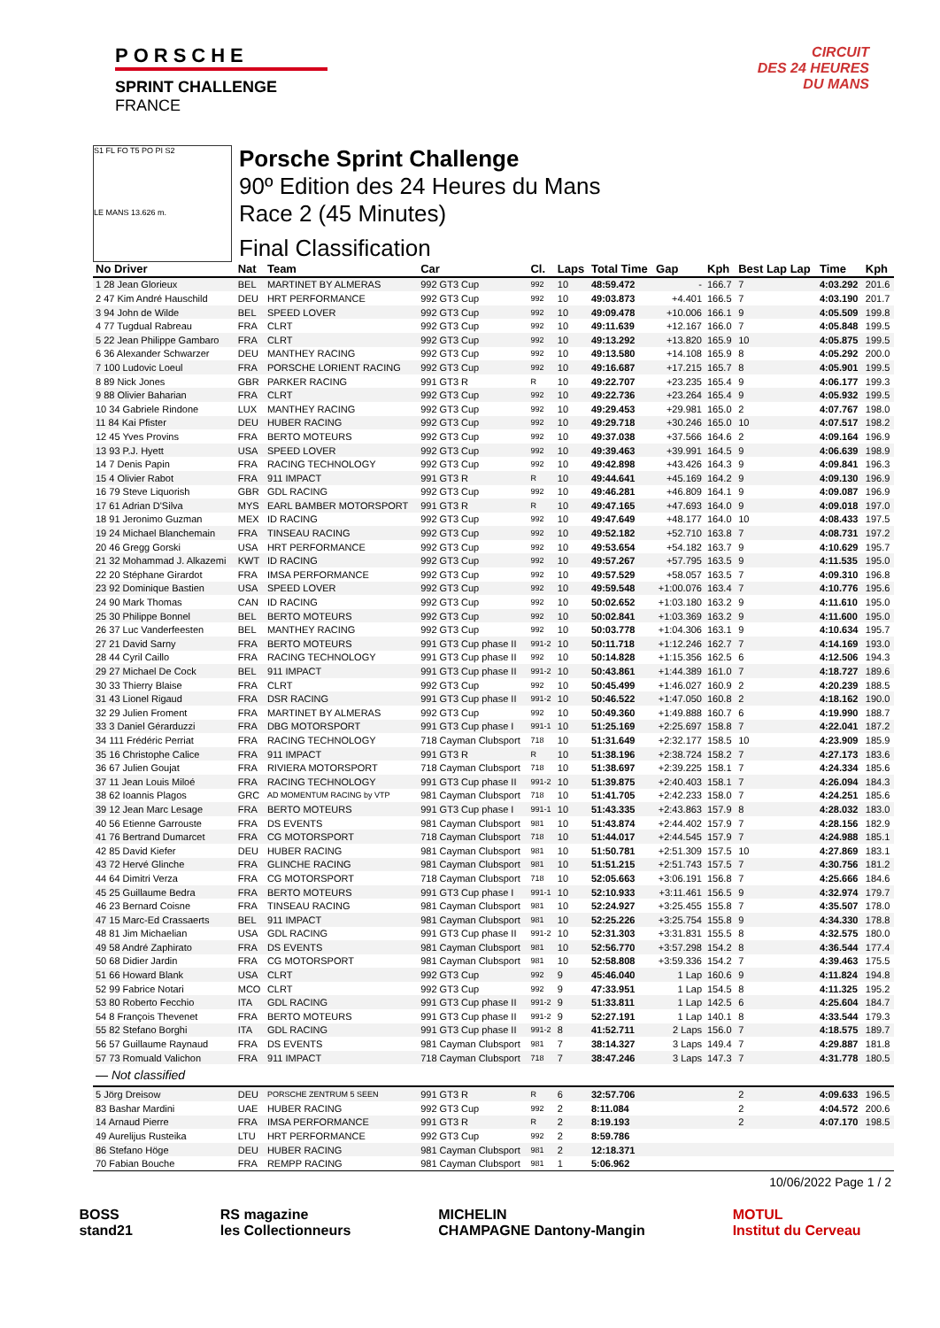PORSCHE
SPRINT CHALLENGE
FRANCE
CIRCUIT
DES 24 HEURES
DU MANS
S1 FL FO T5 PO PI S2
LE MANS 13.626 m.
Porsche Sprint Challenge
90º Edition des 24 Heures du Mans
Race 2 (45 Minutes)
Final Classification
| No Driver | Nat | Team | Car | Cl. | Laps | Total Time | Gap | Kph | Best Lap Lap | Time | Kph |
| --- | --- | --- | --- | --- | --- | --- | --- | --- | --- | --- | --- |
| 1 28 Jean Glorieux | BEL | MARTINET BY ALMERAS | 992 GT3 Cup | 992 | 10 | 48:59.472 | - | 166.7 | 7 | 4:03.292 | 201.6 |
| 2 47 Kim André Hauschild | DEU | HRT PERFORMANCE | 992 GT3 Cup | 992 | 10 | 49:03.873 | +4.401 | 166.5 | 7 | 4:03.190 | 201.7 |
| 3 94 John de Wilde | BEL | SPEED LOVER | 992 GT3 Cup | 992 | 10 | 49:09.478 | +10.006 | 166.1 | 9 | 4:05.509 | 199.8 |
| 4 77 Tugdual Rabreau | FRA | CLRT | 992 GT3 Cup | 992 | 10 | 49:11.639 | +12.167 | 166.0 | 7 | 4:05.848 | 199.5 |
| 5 22 Jean Philippe Gambaro | FRA | CLRT | 992 GT3 Cup | 992 | 10 | 49:13.292 | +13.820 | 165.9 | 10 | 4:05.875 | 199.5 |
| 6 36 Alexander Schwarzer | DEU | MANTHEY RACING | 992 GT3 Cup | 992 | 10 | 49:13.580 | +14.108 | 165.9 | 8 | 4:05.292 | 200.0 |
| 7 100 Ludovic Loeul | FRA | PORSCHE LORIENT RACING | 992 GT3 Cup | 992 | 10 | 49:16.687 | +17.215 | 165.7 | 8 | 4:05.901 | 199.5 |
| 8 89 Nick Jones | GBR | PARKER RACING | 991 GT3 R | R | 10 | 49:22.707 | +23.235 | 165.4 | 9 | 4:06.177 | 199.3 |
| 9 88 Olivier Baharian | FRA | CLRT | 992 GT3 Cup | 992 | 10 | 49:22.736 | +23.264 | 165.4 | 9 | 4:05.932 | 199.5 |
| 10 34 Gabriele Rindone | LUX | MANTHEY RACING | 992 GT3 Cup | 992 | 10 | 49:29.453 | +29.981 | 165.0 | 2 | 4:07.767 | 198.0 |
| 11 84 Kai Pfister | DEU | HUBER RACING | 992 GT3 Cup | 992 | 10 | 49:29.718 | +30.246 | 165.0 | 10 | 4:07.517 | 198.2 |
| 12 45 Yves Provins | FRA | BERTO MOTEURS | 992 GT3 Cup | 992 | 10 | 49:37.038 | +37.566 | 164.6 | 2 | 4:09.164 | 196.9 |
| 13 93 P.J. Hyett | USA | SPEED LOVER | 992 GT3 Cup | 992 | 10 | 49:39.463 | +39.991 | 164.5 | 9 | 4:06.639 | 198.9 |
| 14 7 Denis Papin | FRA | RACING TECHNOLOGY | 992 GT3 Cup | 992 | 10 | 49:42.898 | +43.426 | 164.3 | 9 | 4:09.841 | 196.3 |
| 15 4 Olivier Rabot | FRA | 911 IMPACT | 991 GT3 R | R | 10 | 49:44.641 | +45.169 | 164.2 | 9 | 4:09.130 | 196.9 |
| 16 79 Steve Liquorish | GBR | GDL RACING | 992 GT3 Cup | 992 | 10 | 49:46.281 | +46.809 | 164.1 | 9 | 4:09.087 | 196.9 |
| 17 61 Adrian D'Silva | MYS | EARL BAMBER MOTORSPORT | 991 GT3 R | R | 10 | 49:47.165 | +47.693 | 164.0 | 9 | 4:09.018 | 197.0 |
| 18 91 Jeronimo Guzman | MEX | ID RACING | 992 GT3 Cup | 992 | 10 | 49:47.649 | +48.177 | 164.0 | 10 | 4:08.433 | 197.5 |
| 19 24 Michael Blanchemain | FRA | TINSEAU RACING | 992 GT3 Cup | 992 | 10 | 49:52.182 | +52.710 | 163.8 | 7 | 4:08.731 | 197.2 |
| 20 46 Gregg Gorski | USA | HRT PERFORMANCE | 992 GT3 Cup | 992 | 10 | 49:53.654 | +54.182 | 163.7 | 9 | 4:10.629 | 195.7 |
| 21 32 Mohammad J. Alkazemi | KWT | ID RACING | 992 GT3 Cup | 992 | 10 | 49:57.267 | +57.795 | 163.5 | 9 | 4:11.535 | 195.0 |
| 22 20 Stéphane Girardot | FRA | IMSA PERFORMANCE | 992 GT3 Cup | 992 | 10 | 49:57.529 | +58.057 | 163.5 | 7 | 4:09.310 | 196.8 |
| 23 92 Dominique Bastien | USA | SPEED LOVER | 992 GT3 Cup | 992 | 10 | 49:59.548 | +1:00.076 | 163.4 | 7 | 4:10.776 | 195.6 |
| 24 90 Mark Thomas | CAN | ID RACING | 992 GT3 Cup | 992 | 10 | 50:02.652 | +1:03.180 | 163.2 | 9 | 4:11.610 | 195.0 |
| 25 30 Philippe Bonnel | BEL | BERTO MOTEURS | 992 GT3 Cup | 992 | 10 | 50:02.841 | +1:03.369 | 163.2 | 9 | 4:11.600 | 195.0 |
| 26 37 Luc Vanderfeesten | BEL | MANTHEY RACING | 992 GT3 Cup | 992 | 10 | 50:03.778 | +1:04.306 | 163.1 | 9 | 4:10.634 | 195.7 |
| 27 21 David Sarny | FRA | BERTO MOTEURS | 991 GT3 Cup phase II | 991-2 | 10 | 50:11.718 | +1:12.246 | 162.7 | 7 | 4:14.169 | 193.0 |
| 28 44 Cyril Caillo | FRA | RACING TECHNOLOGY | 991 GT3 Cup phase II | 992 | 10 | 50:14.828 | +1:15.356 | 162.5 | 6 | 4:12.506 | 194.3 |
| 29 27 Michael De Cock | BEL | 911 IMPACT | 991 GT3 Cup phase II | 991-2 | 10 | 50:43.861 | +1:44.389 | 161.0 | 7 | 4:18.727 | 189.6 |
| 30 33 Thierry Blaise | FRA | CLRT | 992 GT3 Cup | 992 | 10 | 50:45.499 | +1:46.027 | 160.9 | 2 | 4:20.239 | 188.5 |
| 31 43 Lionel Rigaud | FRA | DSR RACING | 991 GT3 Cup phase II | 991-2 | 10 | 50:46.522 | +1:47.050 | 160.8 | 2 | 4:18.162 | 190.0 |
| 32 29 Julien Froment | FRA | MARTINET BY ALMERAS | 992 GT3 Cup | 992 | 10 | 50:49.360 | +1:49.888 | 160.7 | 6 | 4:19.990 | 188.7 |
| 33 3 Daniel Gérarduzzi | FRA | DBG MOTORSPORT | 991 GT3 Cup phase I | 991-1 | 10 | 51:25.169 | +2:25.697 | 158.8 | 7 | 4:22.041 | 187.2 |
| 34 111 Frédéric Perriat | FRA | RACING TECHNOLOGY | 718 Cayman Clubsport | 718 | 10 | 51:31.649 | +2:32.177 | 158.5 | 10 | 4:23.909 | 185.9 |
| 35 16 Christophe Calice | FRA | 911 IMPACT | 991 GT3 R | R | 10 | 51:38.196 | +2:38.724 | 158.2 | 7 | 4:27.173 | 183.6 |
| 36 67 Julien Goujat | FRA | RIVIERA MOTORSPORT | 718 Cayman Clubsport | 718 | 10 | 51:38.697 | +2:39.225 | 158.1 | 7 | 4:24.334 | 185.6 |
| 37 11 Jean Louis Miloé | FRA | RACING TECHNOLOGY | 991 GT3 Cup phase II | 991-2 | 10 | 51:39.875 | +2:40.403 | 158.1 | 7 | 4:26.094 | 184.3 |
| 38 62 Ioannis Plagos | GRC | AD MOMENTUM RACING by VTP | 981 Cayman Clubsport | 718 | 10 | 51:41.705 | +2:42.233 | 158.0 | 7 | 4:24.251 | 185.6 |
| 39 12 Jean Marc Lesage | FRA | BERTO MOTEURS | 991 GT3 Cup phase I | 991-1 | 10 | 51:43.335 | +2:43.863 | 157.9 | 8 | 4:28.032 | 183.0 |
| 40 56 Etienne Garrouste | FRA | DS EVENTS | 981 Cayman Clubsport | 981 | 10 | 51:43.874 | +2:44.402 | 157.9 | 7 | 4:28.156 | 182.9 |
| 41 76 Bertrand Dumarcet | FRA | CG MOTORSPORT | 718 Cayman Clubsport | 718 | 10 | 51:44.017 | +2:44.545 | 157.9 | 7 | 4:24.988 | 185.1 |
| 42 85 David Kiefer | DEU | HUBER RACING | 981 Cayman Clubsport | 981 | 10 | 51:50.781 | +2:51.309 | 157.5 | 10 | 4:27.869 | 183.1 |
| 43 72 Hervé Glinche | FRA | GLINCHE RACING | 981 Cayman Clubsport | 981 | 10 | 51:51.215 | +2:51.743 | 157.5 | 7 | 4:30.756 | 181.2 |
| 44 64 Dimitri Verza | FRA | CG MOTORSPORT | 718 Cayman Clubsport | 718 | 10 | 52:05.663 | +3:06.191 | 156.8 | 7 | 4:25.666 | 184.6 |
| 45 25 Guillaume Bedra | FRA | BERTO MOTEURS | 991 GT3 Cup phase I | 991-1 | 10 | 52:10.933 | +3:11.461 | 156.5 | 9 | 4:32.974 | 179.7 |
| 46 23 Bernard Coisne | FRA | TINSEAU RACING | 981 Cayman Clubsport | 981 | 10 | 52:24.927 | +3:25.455 | 155.8 | 7 | 4:35.507 | 178.0 |
| 47 15 Marc-Ed Crassaerts | BEL | 911 IMPACT | 981 Cayman Clubsport | 981 | 10 | 52:25.226 | +3:25.754 | 155.8 | 9 | 4:34.330 | 178.8 |
| 48 81 Jim Michaelian | USA | GDL RACING | 991 GT3 Cup phase II | 991-2 | 10 | 52:31.303 | +3:31.831 | 155.5 | 8 | 4:32.575 | 180.0 |
| 49 58 André Zaphirato | FRA | DS EVENTS | 981 Cayman Clubsport | 981 | 10 | 52:56.770 | +3:57.298 | 154.2 | 8 | 4:36.544 | 177.4 |
| 50 68 Didier Jardin | FRA | CG MOTORSPORT | 981 Cayman Clubsport | 981 | 10 | 52:58.808 | +3:59.336 | 154.2 | 7 | 4:39.463 | 175.5 |
| 51 66 Howard Blank | USA | CLRT | 992 GT3 Cup | 992 | 9 | 45:46.040 | 1 Lap | 160.6 | 9 | 4:11.824 | 194.8 |
| 52 99 Fabrice Notari | MCO | CLRT | 992 GT3 Cup | 992 | 9 | 47:33.951 | 1 Lap | 154.5 | 8 | 4:11.325 | 195.2 |
| 53 80 Roberto Fecchio | ITA | GDL RACING | 991 GT3 Cup phase II | 991-2 | 9 | 51:33.811 | 1 Lap | 142.5 | 6 | 4:25.604 | 184.7 |
| 54 8 François Thevenet | FRA | BERTO MOTEURS | 991 GT3 Cup phase II | 991-2 | 9 | 52:27.191 | 1 Lap | 140.1 | 8 | 4:33.544 | 179.3 |
| 55 82 Stefano Borghi | ITA | GDL RACING | 991 GT3 Cup phase II | 991-2 | 8 | 41:52.711 | 2 Laps | 156.0 | 7 | 4:18.575 | 189.7 |
| 56 57 Guillaume Raynaud | FRA | DS EVENTS | 981 Cayman Clubsport | 981 | 7 | 38:14.327 | 3 Laps | 149.4 | 7 | 4:29.887 | 181.8 |
| 57 73 Romuald Valichon | FRA | 911 IMPACT | 718 Cayman Clubsport | 718 | 7 | 38:47.246 | 3 Laps | 147.3 | 7 | 4:31.778 | 180.5 |
| — Not classified | | | | | | | | | | | |
| 5 Jörg Dreisow | DEU | PORSCHE ZENTRUM 5 SEEN | 991 GT3 R | R | 6 | 32:57.706 | | | 2 | 4:09.633 | 196.5 |
| 83 Bashar Mardini | UAE | HUBER RACING | 992 GT3 Cup | 992 | 2 | 8:11.084 | | | 2 | 4:04.572 | 200.6 |
| 14 Arnaud Pierre | FRA | IMSA PERFORMANCE | 991 GT3 R | R | 2 | 8:19.193 | | | 2 | 4:07.170 | 198.5 |
| 49 Aurelijus Rusteika | LTU | HRT PERFORMANCE | 992 GT3 Cup | 992 | 2 | 8:59.786 | | | | | |
| 86 Stefano Höge | DEU | HUBER RACING | 981 Cayman Clubsport | 981 | 2 | 12:18.371 | | | | | |
| 70 Fabian Bouche | FRA | REMPP RACING | 981 Cayman Clubsport | 981 | 1 | 5:06.962 | | | | | |
10/06/2022 Page 1 / 2
BOSS
stand21
RS magazine
les Collectionneurs
MICHELIN
CHAMPAGNE Dantony-Mangin
MOTUL
Institut du Cerveau